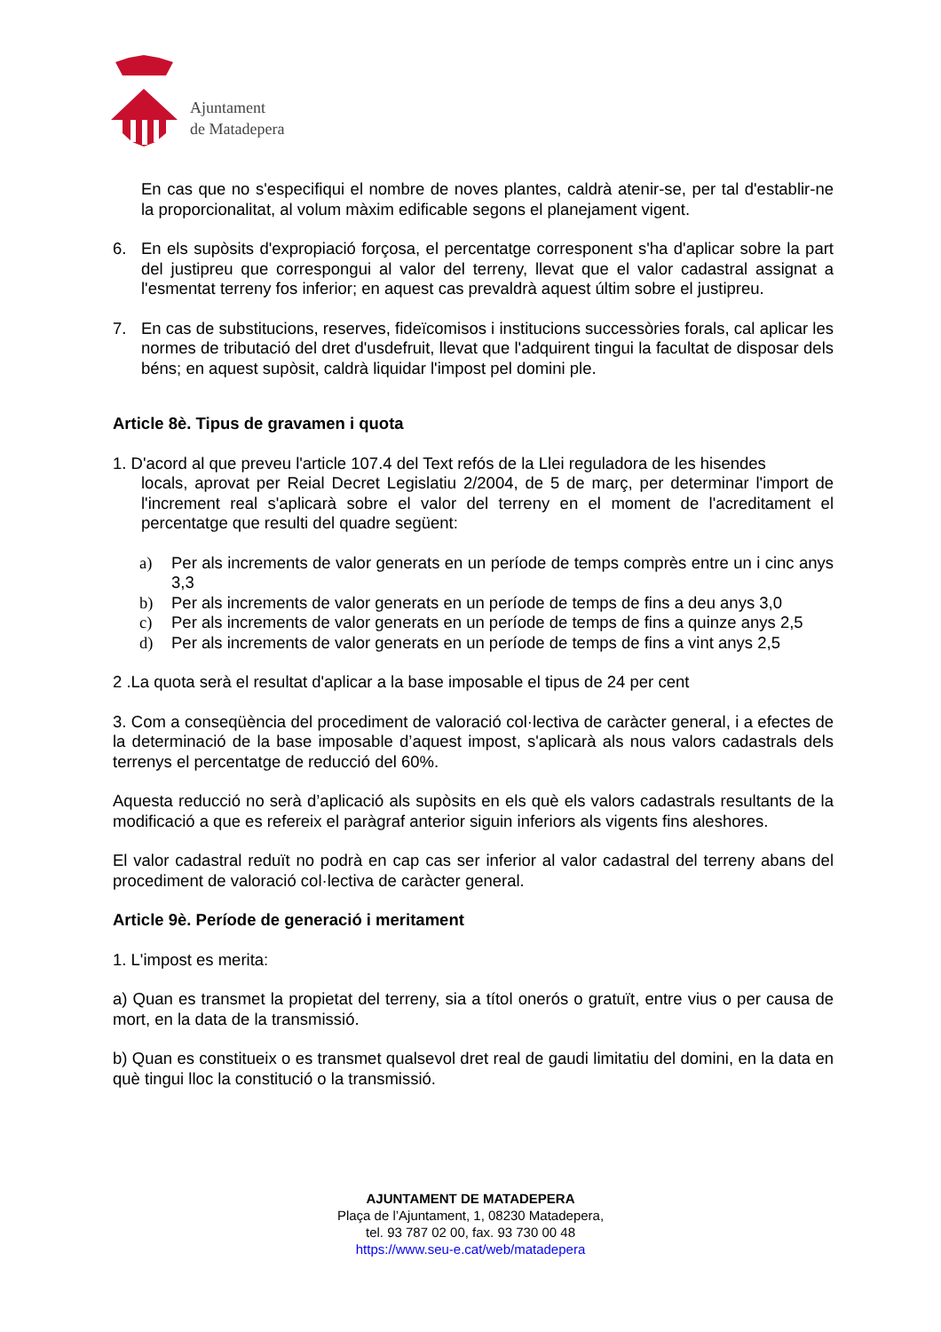Ajuntament
de Matadepera
En cas que no s'especifiqui el nombre de noves plantes, caldrà atenir-se, per tal d'establir-ne la proporcionalitat, al volum màxim edificable segons el planejament vigent.
6. En els supòsits d'expropiació forçosa, el percentatge corresponent s'ha d'aplicar sobre la part del justipreu que correspongui al valor del terreny, llevat que el valor cadastral assignat a l'esmentat terreny fos inferior; en aquest cas prevaldrà aquest últim sobre el justipreu.
7. En cas de substitucions, reserves, fideïcomisos i institucions successòries forals, cal aplicar les normes de tributació del dret d'usdefruit, llevat que l'adquirent tingui la facultat de disposar dels béns; en aquest supòsit, caldrà liquidar l'impost pel domini ple.
Article 8è. Tipus de gravamen i quota
1. D'acord al que preveu l'article 107.4 del Text refós de la Llei reguladora de les hisendes
locals, aprovat per Reial Decret Legislatiu 2/2004, de 5 de març, per determinar l'import de l'increment real s'aplicarà sobre el valor del terreny en el moment de l'acreditament el percentatge que resulti del quadre següent:
a) Per als increments de valor generats en un període de temps comprès entre un i cinc anys 3,3
b) Per als increments de valor generats en un període de temps de fins a deu anys 3,0
c) Per als increments de valor generats en un període de temps de fins a quinze anys 2,5
d) Per als increments de valor generats en un període de temps de fins a vint anys 2,5
2 .La quota serà el resultat d'aplicar a la base imposable el tipus de 24 per cent
3. Com a conseqüència del procediment de valoració col·lectiva de caràcter general, i a efectes de la determinació de la base imposable d’aquest impost, s'aplicarà als nous valors cadastrals dels terrenys el percentatge de reducció del 60%.
Aquesta reducció no serà d’aplicació als supòsits en els què els valors cadastrals resultants de la modificació a que es refereix el paràgraf anterior siguin inferiors als vigents fins aleshores.
El valor cadastral reduït no podrà en cap cas ser inferior al valor cadastral del terreny abans del procediment de valoració col·lectiva de caràcter general.
Article 9è. Període de generació i meritament
1. L'impost es merita:
a) Quan es transmet la propietat del terreny, sia a títol onerós o gratuït, entre vius o per causa de mort, en la data de la transmissió.
b) Quan es constitueix o es transmet qualsevol dret real de gaudi limitatiu del domini, en la data en què tingui lloc la constitució o la transmissió.
AJUNTAMENT DE MATADEPERA
Plaça de l’Ajuntament, 1, 08230 Matadepera,
tel. 93 787 02 00, fax. 93 730 00 48
https://www.seu-e.cat/web/matadepera